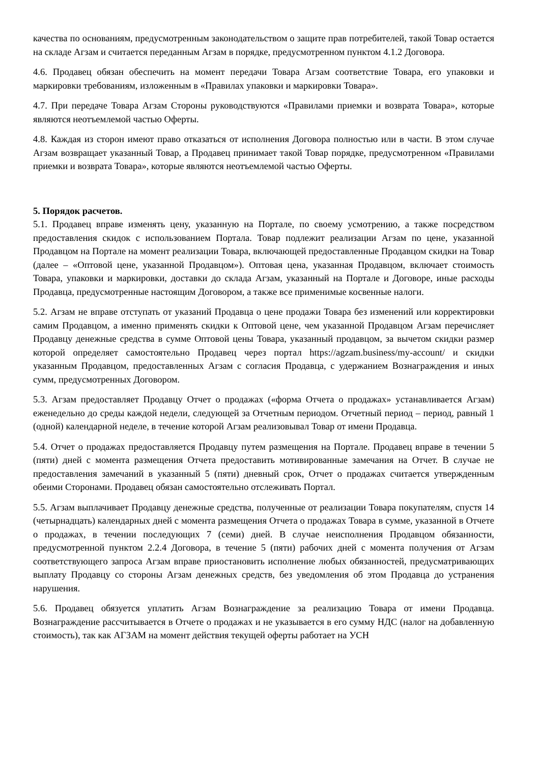качества по основаниям, предусмотренным законодательством о защите прав потребителей, такой Товар остается на складе Агзам и считается переданным Агзам в порядке, предусмотренном пунктом 4.1.2 Договора.
4.6. Продавец обязан обеспечить на момент передачи Товара Агзам соответствие Товара, его упаковки и маркировки требованиям, изложенным в «Правилах упаковки и маркировки Товара».
4.7. При передаче Товара Агзам Стороны руководствуются «Правилами приемки и возврата Товара», которые являются неотъемлемой частью Оферты.
4.8. Каждая из сторон имеют право отказаться от исполнения Договора полностью или в части. В этом случае Агзам возвращает указанный Товар, а Продавец принимает такой Товар порядке, предусмотренном «Правилами приемки и возврата Товара», которые являются неотъемлемой частью Оферты.
5. Порядок расчетов.
5.1. Продавец вправе изменять цену, указанную на Портале, по своему усмотрению, а также посредством предоставления скидок с использованием Портала. Товар подлежит реализации Агзам по цене, указанной Продавцом на Портале на момент реализации Товара, включающей предоставленные Продавцом скидки на Товар (далее – «Оптовой цене, указанной Продавцом»). Оптовая цена, указанная Продавцом, включает стоимость Товара, упаковки и маркировки, доставки до склада Агзам, указанный на Портале и Договоре, иные расходы Продавца, предусмотренные настоящим Договором, а также все применимые косвенные налоги.
5.2. Агзам не вправе отступать от указаний Продавца о цене продажи Товара без изменений или корректировки самим Продавцом, а именно применять скидки к Оптовой цене, чем указанной Продавцом Агзам перечисляет Продавцу денежные средства в сумме Оптовой цены Товара, указанный продавцом, за вычетом скидки размер которой определяет самостоятельно Продавец через портал https://agzam.business/my-account/ и скидки указанным Продавцом, предоставленных Агзам с согласия Продавца, с удержанием Вознаграждения и иных сумм, предусмотренных Договором.
5.3. Агзам предоставляет Продавцу Отчет о продажах («форма Отчета о продажах» устанавливается Агзам) еженедельно до среды каждой недели, следующей за Отчетным периодом. Отчетный период – период, равный 1 (одной) календарной неделе, в течение которой Агзам реализовывал Товар от имени Продавца.
5.4. Отчет о продажах предоставляется Продавцу путем размещения на Портале. Продавец вправе в течении 5 (пяти) дней с момента размещения Отчета предоставить мотивированные замечания на Отчет. В случае не предоставления замечаний в указанный 5 (пяти) дневный срок, Отчет о продажах считается утвержденным обеими Сторонами. Продавец обязан самостоятельно отслеживать Портал.
5.5. Агзам выплачивает Продавцу денежные средства, полученные от реализации Товара покупателям, спустя 14 (четырнадцать) календарных дней с момента размещения Отчета о продажах Товара в сумме, указанной в Отчете о продажах, в течении последующих 7 (семи) дней. В случае неисполнения Продавцом обязанности, предусмотренной пунктом 2.2.4 Договора, в течение 5 (пяти) рабочих дней с момента получения от Агзам соответствующего запроса Агзам вправе приостановить исполнение любых обязанностей, предусматривающих выплату Продавцу со стороны Агзам денежных средств, без уведомления об этом Продавца до устранения нарушения.
5.6. Продавец обязуется уплатить Агзам Вознаграждение за реализацию Товара от имени Продавца. Вознаграждение рассчитывается в Отчете о продажах и не указывается в его сумму НДС (налог на добавленную стоимость), так как АГЗАМ на момент действия текущей оферты работает на УСН